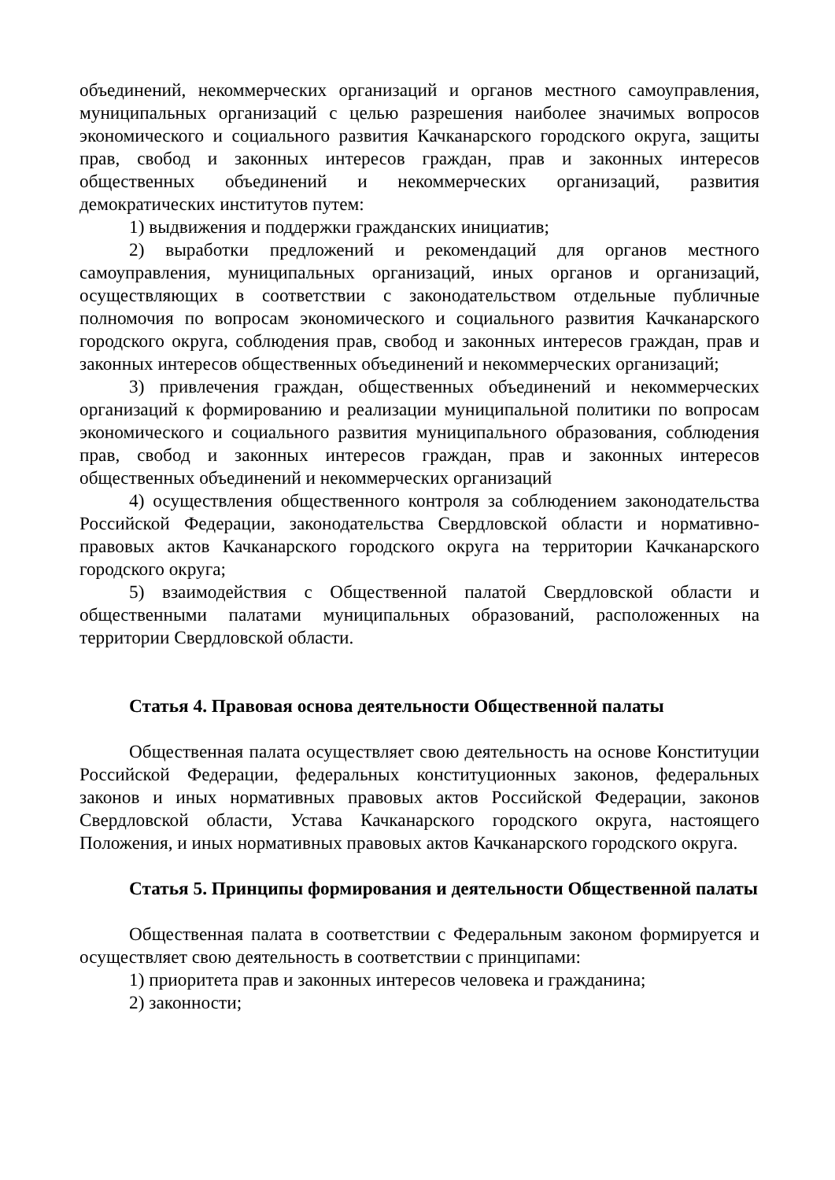объединений, некоммерческих организаций и органов местного самоуправления, муниципальных организаций с целью разрешения наиболее значимых вопросов экономического и социального развития Качканарского городского округа, защиты прав, свобод и законных интересов граждан, прав и законных интересов общественных объединений и некоммерческих организаций, развития демократических институтов путем:
1) выдвижения и поддержки гражданских инициатив;
2) выработки предложений и рекомендаций для органов местного самоуправления, муниципальных организаций, иных органов и организаций, осуществляющих в соответствии с законодательством отдельные публичные полномочия по вопросам экономического и социального развития Качканарского городского округа, соблюдения прав, свобод и законных интересов граждан, прав и законных интересов общественных объединений и некоммерческих организаций;
3) привлечения граждан, общественных объединений и некоммерческих организаций к формированию и реализации муниципальной политики по вопросам экономического и социального развития муниципального образования, соблюдения прав, свобод и законных интересов граждан, прав и законных интересов общественных объединений и некоммерческих организаций
4) осуществления общественного контроля за соблюдением законодательства Российской Федерации, законодательства Свердловской области и нормативно-правовых актов Качканарского городского округа на территории Качканарского городского округа;
5) взаимодействия с Общественной палатой Свердловской области и общественными палатами муниципальных образований, расположенных на территории Свердловской области.
Статья 4. Правовая основа деятельности Общественной палаты
Общественная палата осуществляет свою деятельность на основе Конституции Российской Федерации, федеральных конституционных законов, федеральных законов и иных нормативных правовых актов Российской Федерации, законов Свердловской области, Устава Качканарского городского округа, настоящего Положения, и иных нормативных правовых актов Качканарского городского округа.
Статья 5. Принципы формирования и деятельности Общественной палаты
Общественная палата в соответствии с Федеральным законом формируется и осуществляет свою деятельность в соответствии с принципами:
1) приоритета прав и законных интересов человека и гражданина;
2) законности;